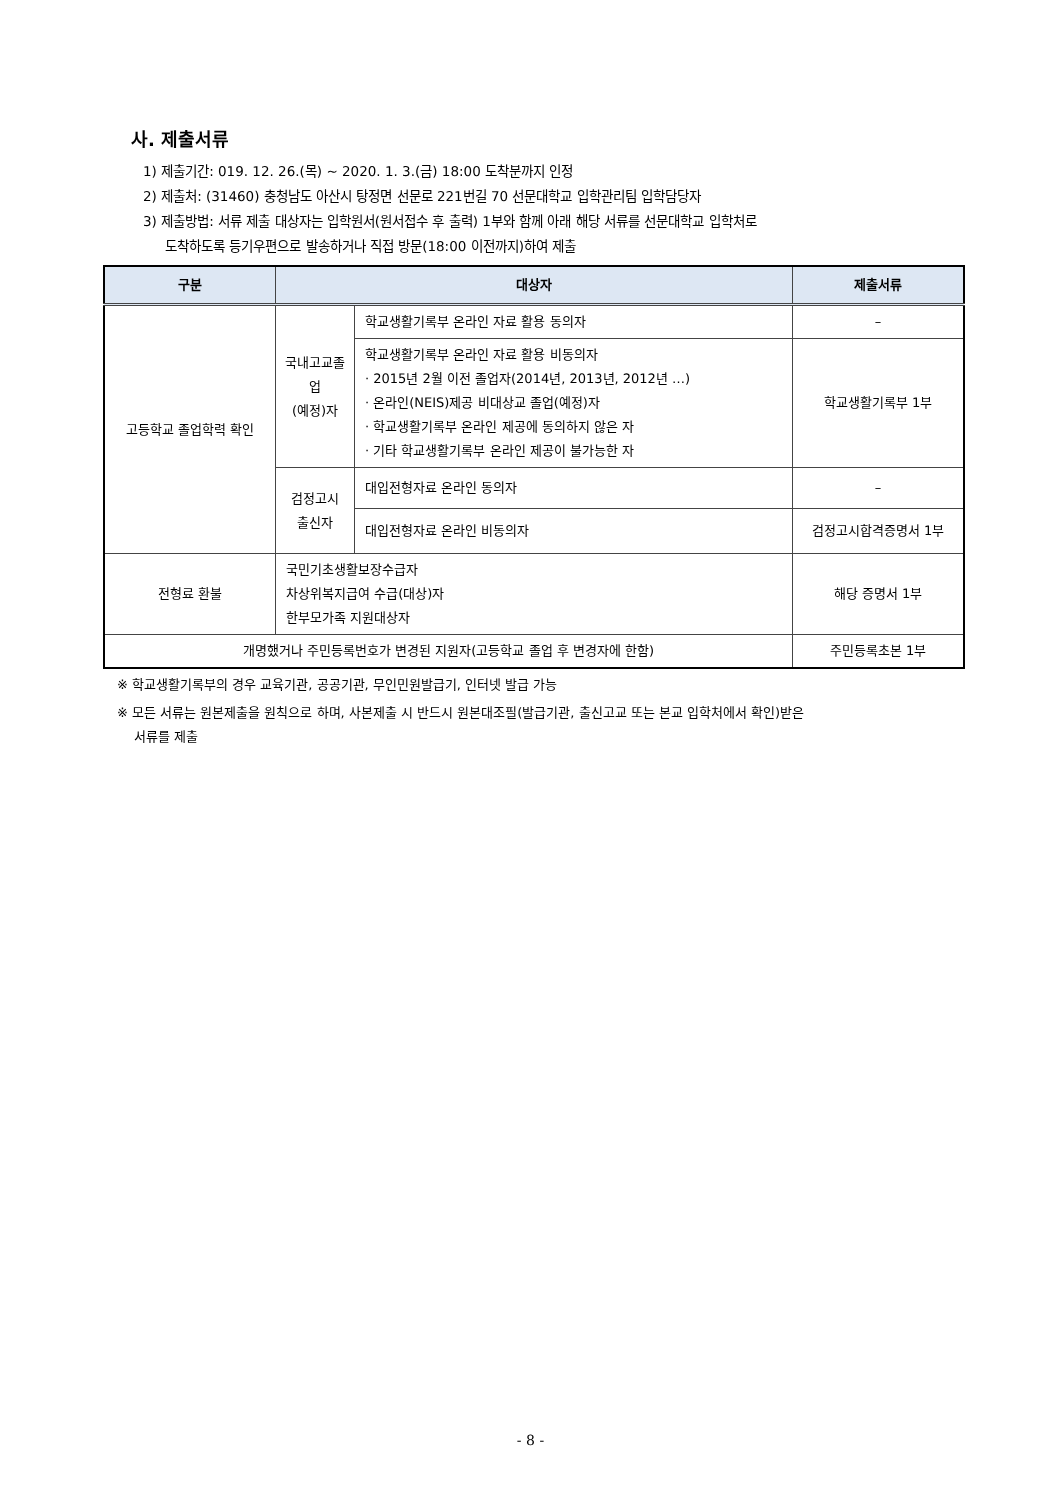사. 제출서류
1) 제출기간: 019. 12. 26.(목) ~ 2020. 1. 3.(금) 18:00 도착분까지 인정
2) 제출처: (31460) 충청남도 아산시 탕정면 선문로 221번길 70 선문대학교 입학관리팀 입학담당자
3) 제출방법: 서류 제출 대상자는 입학원서(원서접수 후 출력) 1부와 함께 아래 해당 서류를 선문대학교 입학처로
도착하도록 등기우편으로 발송하거나 직접 방문(18:00 이전까지)하여 제출
| 구분 | 대상자 | | 제출서류 |
| --- | --- | --- | --- |
| 고등학교 졸업학력 확인 | 국내고교졸업 (예정)자 | 학교생활기록부 온라인 자료 활용 동의자 | – |
| | | 학교생활기록부 온라인 자료 활용 비동의자 · 2015년 2월 이전 졸업자(2014년, 2013년, 2012년 …) · 온라인(NEIS)제공 비대상교 졸업(예정)자 · 학교생활기록부 온라인 제공에 동의하지 않은 자 · 기타 학교생활기록부 온라인 제공이 불가능한 자 | 학교생활기록부 1부 |
| | 검정고시 출신자 | 대입전형자료 온라인 동의자 | – |
| | | 대입전형자료 온라인 비동의자 | 검정고시합격증명서 1부 |
| 전형료 환불 | 국민기초생활보장수급자 차상위복지급여 수급(대상)자 한부모가족 지원대상자 | | 해당 증명서 1부 |
| 개명했거나 주민등록번호가 변경된 지원자(고등학교 졸업 후 변경자에 한함) | | | 주민등록초본 1부 |
※ 학교생활기록부의 경우 교육기관, 공공기관, 무인민원발급기, 인터넷 발급 가능
※ 모든 서류는 원본제출을 원칙으로 하며, 사본제출 시 반드시 원본대조필(발급기관, 출신고교 또는 본교 입학처에서 확인)받은
서류를 제출
- 8 -